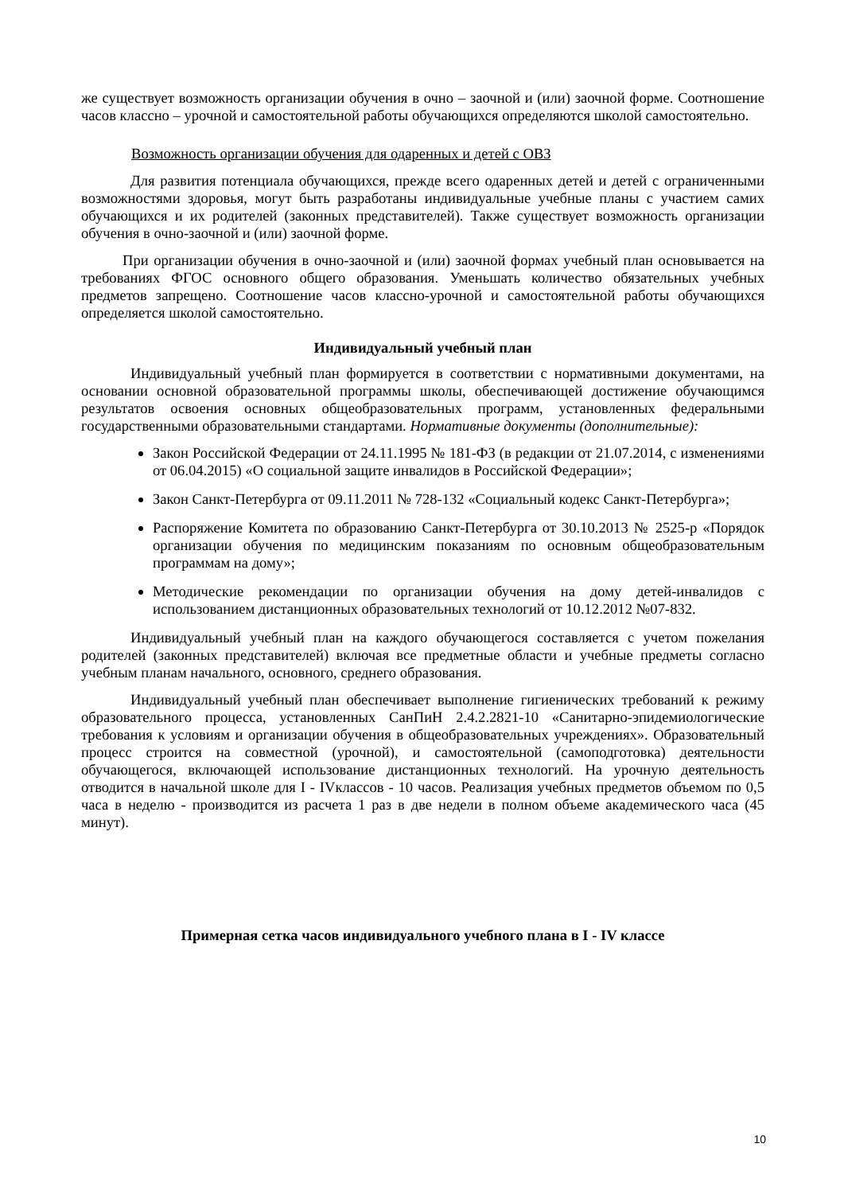же существует возможность организации обучения в очно – заочной и (или) заочной форме. Соотношение часов классно – урочной и самостоятельной работы обучающихся определяются школой самостоятельно.
Возможность организации обучения для одаренных и детей с ОВЗ
Для развития потенциала обучающихся, прежде всего одаренных детей и детей с ограниченными возможностями здоровья, могут быть разработаны индивидуальные учебные планы с участием самих обучающихся и их родителей (законных представителей). Также существует возможность организации обучения в очно-заочной и (или) заочной форме.
При организации обучения в очно-заочной и (или) заочной формах учебный план основывается на требованиях ФГОС основного общего образования. Уменьшать количество обязательных учебных предметов запрещено. Соотношение часов классно-урочной и самостоятельной работы обучающихся определяется школой самостоятельно.
Индивидуальный учебный план
Индивидуальный учебный план формируется в соответствии с нормативными документами, на основании основной образовательной программы школы, обеспечивающей достижение обучающимся результатов освоения основных общеобразовательных программ, установленных федеральными государственными образовательными стандартами. Нормативные документы (дополнительные):
Закон Российской Федерации от 24.11.1995 № 181-ФЗ (в редакции от 21.07.2014, с изменениями от 06.04.2015) «О социальной защите инвалидов в Российской Федерации»;
Закон Санкт-Петербурга от 09.11.2011 № 728-132 «Социальный кодекс Санкт-Петербурга»;
Распоряжение Комитета по образованию Санкт-Петербурга от 30.10.2013 № 2525-р «Порядок организации обучения по медицинским показаниям по основным общеобразовательным программам на дому»;
Методические рекомендации по организации обучения на дому детей-инвалидов с использованием дистанционных образовательных технологий от 10.12.2012 №07-832.
Индивидуальный учебный план на каждого обучающегося составляется с учетом пожелания родителей (законных представителей) включая все предметные области и учебные предметы согласно учебным планам начального, основного, среднего образования.
Индивидуальный учебный план обеспечивает выполнение гигиенических требований к режиму образовательного процесса, установленных СанПиН 2.4.2.2821-10 «Санитарно-эпидемиологические требования к условиям и организации обучения в общеобразовательных учреждениях». Образовательный процесс строится на совместной (урочной), и самостоятельной (самоподготовка) деятельности обучающегося, включающей использование дистанционных технологий. На урочную деятельность отводится в начальной школе для I - IVклассов - 10 часов. Реализация учебных предметов объемом по 0,5 часа в неделю - производится из расчета 1 раз в две недели в полном объеме академического часа (45 минут).
Примерная сетка часов индивидуального учебного плана в I - IV классе
10